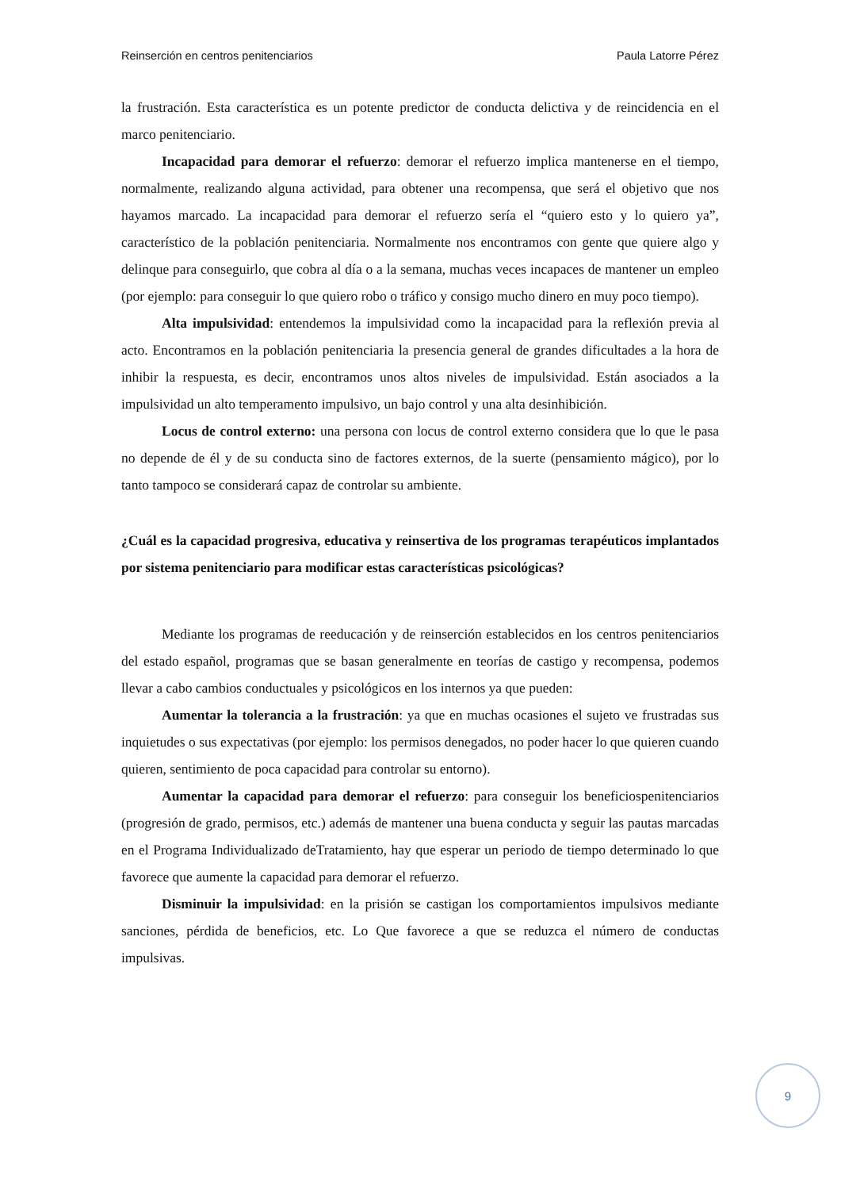Reinserción en centros penitenciarios Paula Latorre Pérez
la frustración. Esta característica es un potente predictor de conducta delictiva y de reincidencia en el marco penitenciario.
Incapacidad para demorar el refuerzo: demorar el refuerzo implica mantenerse en el tiempo, normalmente, realizando alguna actividad, para obtener una recompensa, que será el objetivo que nos hayamos marcado. La incapacidad para demorar el refuerzo sería el “quiero esto y lo quiero ya”, característico de la población penitenciaria. Normalmente nos encontramos con gente que quiere algo y delinque para conseguirlo, que cobra al día o a la semana, muchas veces incapaces de mantener un empleo (por ejemplo: para conseguir lo que quiero robo o tráfico y consigo mucho dinero en muy poco tiempo).
Alta impulsividad: entendemos la impulsividad como la incapacidad para la reflexión previa al acto. Encontramos en la población penitenciaria la presencia general de grandes dificultades a la hora de inhibir la respuesta, es decir, encontramos unos altos niveles de impulsividad. Están asociados a la impulsividad un alto temperamento impulsivo, un bajo control y una alta desinhibición.
Locus de control externo: una persona con locus de control externo considera que lo que le pasa no depende de él y de su conducta sino de factores externos, de la suerte (pensamiento mágico), por lo tanto tampoco se considerará capaz de controlar su ambiente.
¿Cuál es la capacidad progresiva, educativa y reinsertiva de los programas terapéuticos implantados por sistema penitenciario para modificar estas características psicológicas?
Mediante los programas de reeducación y de reinserción establecidos en los centros penitenciarios del estado español, programas que se basan generalmente en teorías de castigo y recompensa, podemos llevar a cabo cambios conductuales y psicológicos en los internos ya que pueden:
Aumentar la tolerancia a la frustración: ya que en muchas ocasiones el sujeto ve frustradas sus inquietudes o sus expectativas (por ejemplo: los permisos denegados, no poder hacer lo que quieren cuando quieren, sentimiento de poca capacidad para controlar su entorno).
Aumentar la capacidad para demorar el refuerzo: para conseguir los beneficiospenitenciarios (progresión de grado, permisos, etc.) además de mantener una buena conducta y seguir las pautas marcadas en el Programa Individualizado deTratamiento, hay que esperar un periodo de tiempo determinado lo que favorece que aumente la capacidad para demorar el refuerzo.
Disminuir la impulsividad: en la prisión se castigan los comportamientos impulsivos mediante sanciones, pérdida de beneficios, etc. Lo Que favorece a que se reduzca el número de conductas impulsivas.
9